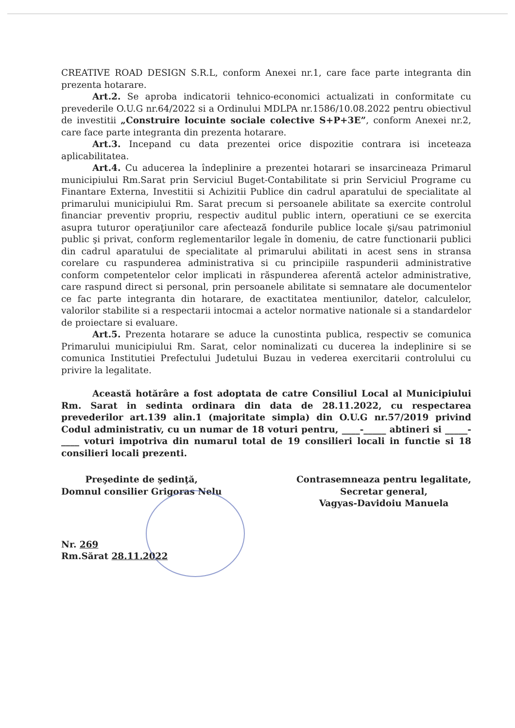CREATIVE ROAD DESIGN S.R.L, conform Anexei nr.1, care face parte integranta din prezenta hotarare.
Art.2. Se aproba indicatorii tehnico-economici actualizati in conformitate cu prevederile O.U.G nr.64/2022 si a Ordinului MDLPA nr.1586/10.08.2022 pentru obiectivul de investitii „Construire locuinte sociale colective S+P+3E”, conform Anexei nr.2, care face parte integranta din prezenta hotarare.
Art.3. Incepand cu data prezentei orice dispozitie contrara isi inceteaza aplicabilitatea.
Art.4. Cu aducerea la îndeplinire a prezentei hotarari se insarcineaza Primarul municipiului Rm.Sarat prin Serviciul Buget-Contabilitate si prin Serviciul Programe cu Finantare Externa, Investitii si Achizitii Publice din cadrul aparatului de specialitate al primarului municipiului Rm. Sarat precum si persoanele abilitate sa exercite controlul financiar preventiv propriu, respectiv auditul public intern, operatiuni ce se exercita asupra tuturor operaţiunilor care afectează fondurile publice locale şi/sau patrimoniul public şi privat, conform reglementarilor legale în domeniu, de catre functionarii publici din cadrul aparatului de specialitate al primarului abilitati in acest sens in stransa corelare cu raspunderea administrativa si cu principiile raspunderii administrative conform competentelor celor implicati in răspunderea aferentă actelor administrative, care raspund direct si personal, prin persoanele abilitate si semnatare ale documentelor ce fac parte integranta din hotarare, de exactitatea mentiunilor, datelor, calculelor, valorilor stabilite si a respectarii intocmai a actelor normative nationale si a standardelor de proiectare si evaluare.
Art.5. Prezenta hotarare se aduce la cunostinta publica, respectiv se comunica Primarului municipiului Rm. Sarat, celor nominalizati cu ducerea la indeplinire si se comunica Institutiei Prefectului Judetului Buzau in vederea exercitarii controlului cu privire la legalitate.
Această hotărâre a fost adoptata de catre Consiliul Local al Municipiului Rm. Sarat in sedinta ordinara din data de 28.11.2022, cu respectarea prevederilor art.139 alin.1 (majoritate simpla) din O.U.G nr.57/2019 privind Codul administrativ, cu un numar de 18 voturi pentru, ____-_____ abtineri si _____-____ voturi impotriva din numarul total de 19 consilieri locali in functie si 18 consilieri locali prezenti.
Preşedinte de şedinţă,
Domnul consilier Grigoras Nelu
Contrasemneaza pentru legalitate,
Secretar general,
Vagyas-Davidoiu Manuela
Nr. 269
Rm.Sărat 28.11.2022